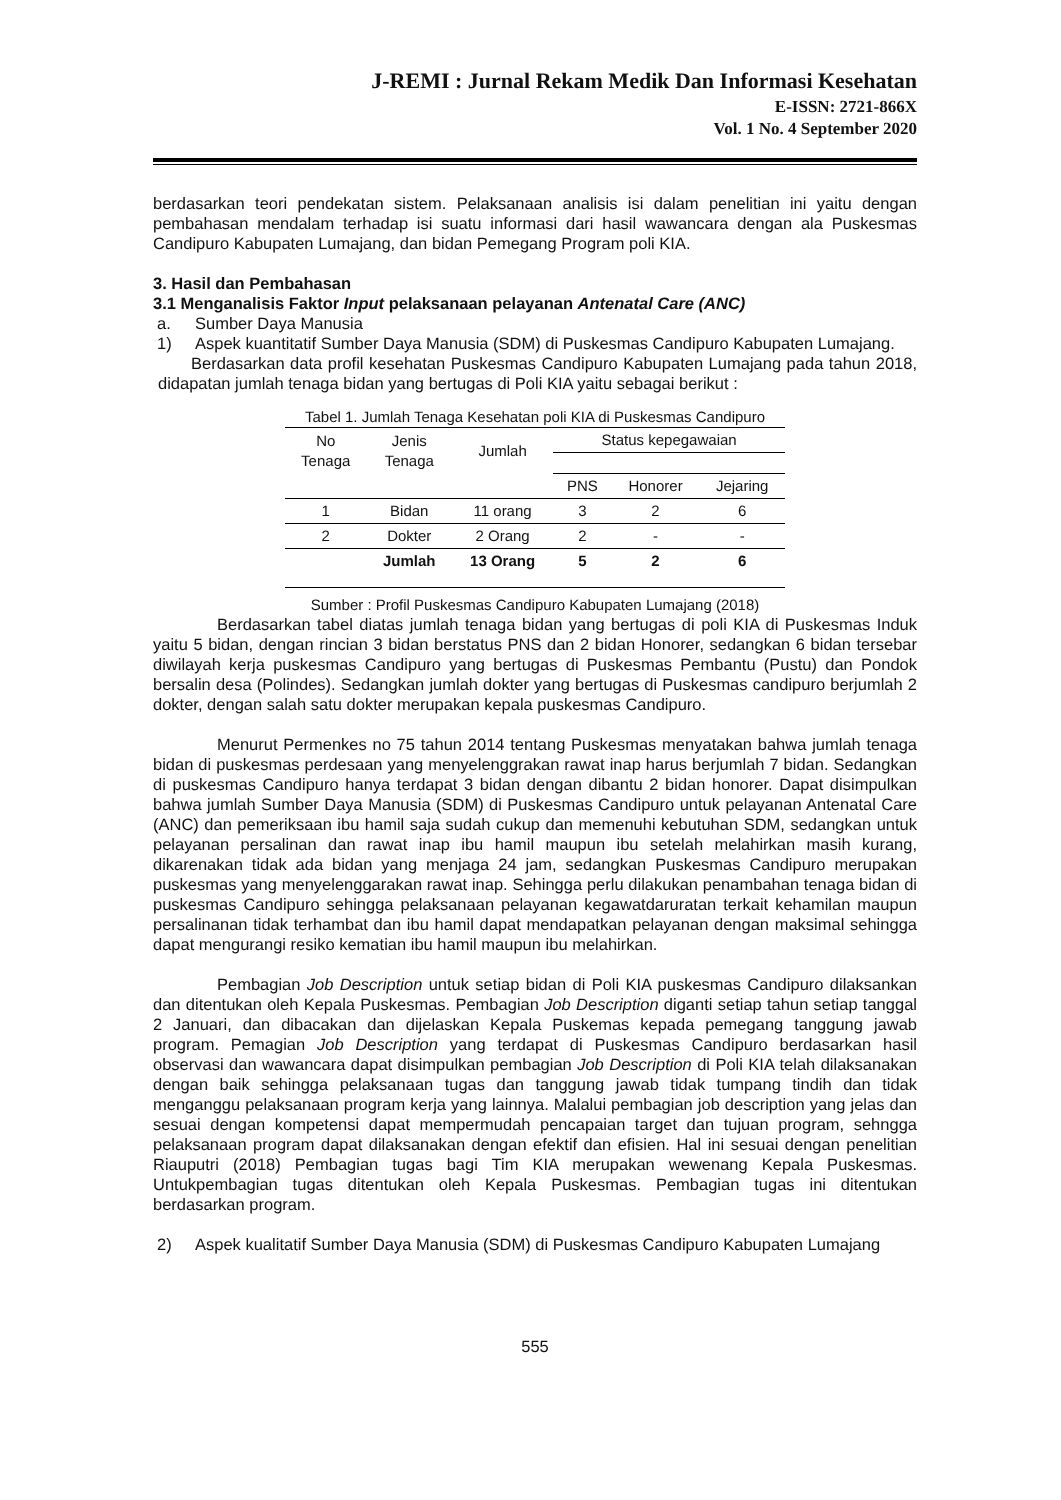J-REMI : Jurnal Rekam Medik Dan Informasi Kesehatan
E-ISSN: 2721-866X
Vol. 1 No. 4 September 2020
berdasarkan teori pendekatan sistem. Pelaksanaan analisis isi dalam penelitian ini yaitu dengan pembahasan mendalam terhadap isi suatu informasi dari hasil wawancara dengan ala Puskesmas Candipuro Kabupaten Lumajang, dan bidan Pemegang Program poli KIA.
3. Hasil dan Pembahasan
3.1 Menganalisis Faktor Input pelaksanaan pelayanan Antenatal Care (ANC)
a. Sumber Daya Manusia
1) Aspek kuantitatif Sumber Daya Manusia (SDM) di Puskesmas Candipuro Kabupaten Lumajang.
Berdasarkan data profil kesehatan Puskesmas Candipuro Kabupaten Lumajang pada tahun 2018, didapatan jumlah tenaga bidan yang bertugas di Poli KIA yaitu sebagai berikut :
Tabel 1. Jumlah Tenaga Kesehatan poli KIA di Puskesmas Candipuro
| No Tenaga | Jenis Tenaga | Jumlah | Status kepegawaian | | |
| --- | --- | --- | --- | --- | --- |
| | | | PNS | Honorer | Jejaring |
| 1 | Bidan | 11 orang | 3 | 2 | 6 |
| 2 | Dokter | 2 Orang | 2 | - | - |
| | Jumlah | 13 Orang | 5 | 2 | 6 |
Sumber : Profil Puskesmas Candipuro Kabupaten Lumajang (2018)
Berdasarkan tabel diatas jumlah tenaga bidan yang bertugas di poli KIA di Puskesmas Induk yaitu 5 bidan, dengan rincian 3 bidan berstatus PNS dan 2 bidan Honorer, sedangkan 6 bidan tersebar diwilayah kerja puskesmas Candipuro yang bertugas di Puskesmas Pembantu (Pustu) dan Pondok bersalin desa (Polindes). Sedangkan jumlah dokter yang bertugas di Puskesmas candipuro berjumlah 2 dokter, dengan salah satu dokter merupakan kepala puskesmas Candipuro.
Menurut Permenkes no 75 tahun 2014 tentang Puskesmas menyatakan bahwa jumlah tenaga bidan di puskesmas perdesaan yang menyelenggrakan rawat inap harus berjumlah 7 bidan. Sedangkan di puskesmas Candipuro hanya terdapat 3 bidan dengan dibantu 2 bidan honorer. Dapat disimpulkan bahwa jumlah Sumber Daya Manusia (SDM) di Puskesmas Candipuro untuk pelayanan Antenatal Care (ANC) dan pemeriksaan ibu hamil saja sudah cukup dan memenuhi kebutuhan SDM, sedangkan untuk pelayanan persalinan dan rawat inap ibu hamil maupun ibu setelah melahirkan masih kurang, dikarenakan tidak ada bidan yang menjaga 24 jam, sedangkan Puskesmas Candipuro merupakan puskesmas yang menyelenggarakan rawat inap. Sehingga perlu dilakukan penambahan tenaga bidan di puskesmas Candipuro sehingga pelaksanaan pelayanan kegawatdaruratan terkait kehamilan maupun persalinanan tidak terhambat dan ibu hamil dapat mendapatkan pelayanan dengan maksimal sehingga dapat mengurangi resiko kematian ibu hamil maupun ibu melahirkan.
Pembagian Job Description untuk setiap bidan di Poli KIA puskesmas Candipuro dilaksankan dan ditentukan oleh Kepala Puskesmas. Pembagian Job Description diganti setiap tahun setiap tanggal 2 Januari, dan dibacakan dan dijelaskan Kepala Puskemas kepada pemegang tanggung jawab program. Pemagian Job Description yang terdapat di Puskesmas Candipuro berdasarkan hasil observasi dan wawancara dapat disimpulkan pembagian Job Description di Poli KIA telah dilaksanakan dengan baik sehingga pelaksanaan tugas dan tanggung jawab tidak tumpang tindih dan tidak menganggu pelaksanaan program kerja yang lainnya. Malalui pembagian job description yang jelas dan sesuai dengan kompetensi dapat mempermudah pencapaian target dan tujuan program, sehngga pelaksanaan program dapat dilaksanakan dengan efektif dan efisien. Hal ini sesuai dengan penelitian Riauputri (2018) Pembagian tugas bagi Tim KIA merupakan wewenang Kepala Puskesmas. Untukpembagian tugas ditentukan oleh Kepala Puskesmas. Pembagian tugas ini ditentukan berdasarkan program.
2) Aspek kualitatif Sumber Daya Manusia (SDM) di Puskesmas Candipuro Kabupaten Lumajang
555